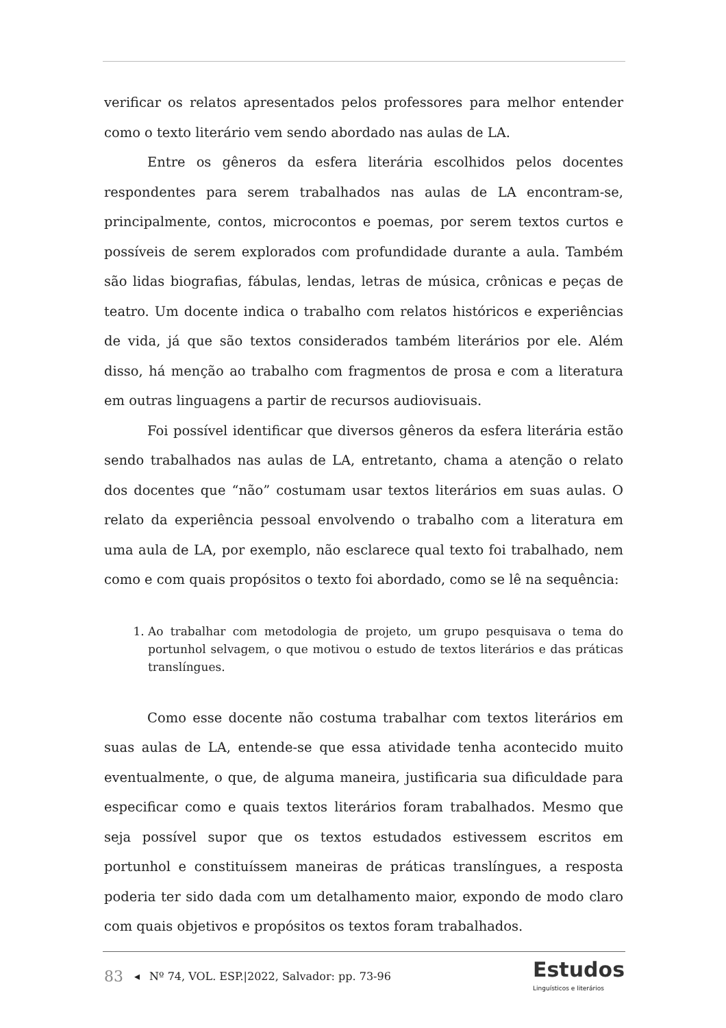verificar os relatos apresentados pelos professores para melhor entender como o texto literário vem sendo abordado nas aulas de LA.
Entre os gêneros da esfera literária escolhidos pelos docentes respondentes para serem trabalhados nas aulas de LA encontram-se, principalmente, contos, microcontos e poemas, por serem textos curtos e possíveis de serem explorados com profundidade durante a aula. Também são lidas biografias, fábulas, lendas, letras de música, crônicas e peças de teatro. Um docente indica o trabalho com relatos históricos e experiências de vida, já que são textos considerados também literários por ele. Além disso, há menção ao trabalho com fragmentos de prosa e com a literatura em outras linguagens a partir de recursos audiovisuais.
Foi possível identificar que diversos gêneros da esfera literária estão sendo trabalhados nas aulas de LA, entretanto, chama a atenção o relato dos docentes que “não” costumam usar textos literários em suas aulas. O relato da experiência pessoal envolvendo o trabalho com a literatura em uma aula de LA, por exemplo, não esclarece qual texto foi trabalhado, nem como e com quais propósitos o texto foi abordado, como se lê na sequência:
1. Ao trabalhar com metodologia de projeto, um grupo pesquisava o tema do portunhol selvagem, o que motivou o estudo de textos literários e das práticas translíngues.
Como esse docente não costuma trabalhar com textos literários em suas aulas de LA, entende-se que essa atividade tenha acontecido muito eventualmente, o que, de alguma maneira, justificaria sua dificuldade para especificar como e quais textos literários foram trabalhados. Mesmo que seja possível supor que os textos estudados estivessem escritos em portunhol e constituíssem maneiras de práticas translíngues, a resposta poderia ter sido dada com um detalhamento maior, expondo de modo claro com quais objetivos e propósitos os textos foram trabalhados.
83 ◂ Nº 74, VOL. ESP.|2022, Salvador: pp. 73-96
Estudos
Linguísticos e literários